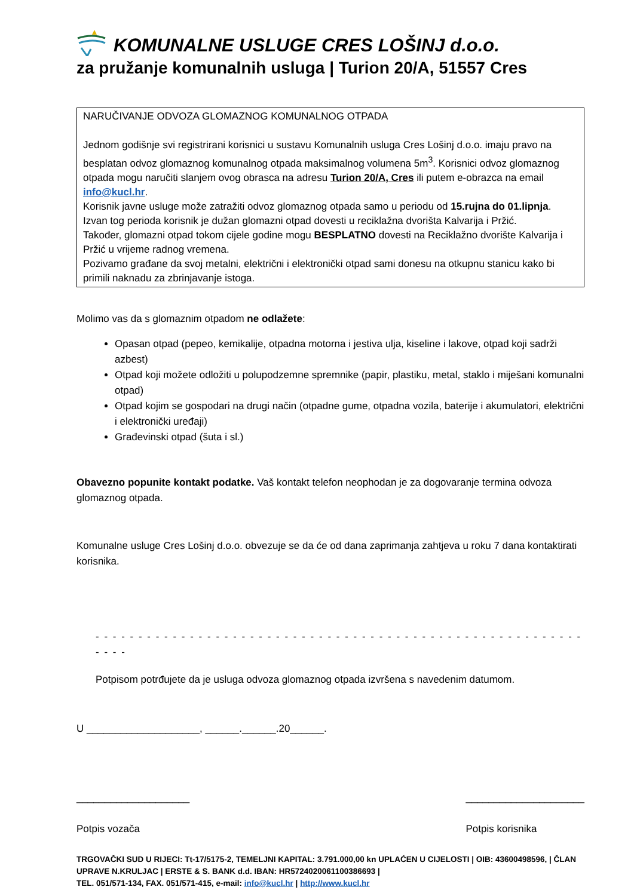KOMUNALNE USLUGE CRES LOŠINJ d.o.o.
za pružanje komunalnih usluga | Turion 20/A, 51557 Cres
NARUČIVANJE ODVOZA GLOMAZNOG KOMUNALNOG OTPADA
Jednom godišnje svi registrirani korisnici u sustavu Komunalnih usluga Cres Lošinj d.o.o. imaju pravo na besplatan odvoz glomaznog komunalnog otpada maksimalnog volumena 5m<sup>3</sup>. Korisnici odvoz glomaznog otpada mogu naručiti slanjem ovog obrasca na adresu Turion 20/A, Cres ili putem e-obrazca na email info@kucl.hr.
Korisnik javne usluge može zatražiti odvoz glomaznog otpada samo u periodu od 15.rujna do 01.lipnja. Izvan tog perioda korisnik je dužan glomazni otpad dovesti u reciklažna dvorišta Kalvarija i Pržić.
Također, glomazni otpad tokom cijele godine mogu BESPLATNO dovesti na Reciklažno dvorište Kalvarija i Pržić u vrijeme radnog vremena.
Pozivamo građane da svoj metalni, električni i elektronički otpad sami donesu na otkupnu stanicu kako bi primili naknadu za zbrinjavanje istoga.
Molimo vas da s glomaznim otpadom ne odlažete:
Opasan otpad (pepeo, kemikalije, otpadna motorna i jestiva ulja, kiseline i lakove, otpad koji sadrži azbest)
Otpad koji možete odložiti u polupodzemne spremnike (papir, plastiku, metal, staklo i miješani komunalni otpad)
Otpad kojim se gospodari na drugi način (otpadne gume, otpadna vozila, baterije i akumulatori, električni i elektronički uređaji)
Građevinski otpad (šuta i sl.)
Obavezno popunite kontakt podatke. Vaš kontakt telefon neophodan je za dogovaranje termina odvoza glomaznog otpada.
Komunalne usluge Cres Lošinj d.o.o. obvezuje se da će od dana zaprimanja zahtjeva u roku 7 dana kontaktirati korisnika.
- - - - - - - - - - - - - - - - - - - - - - - - - - - - - - - - - - - - - - - - - - - - - - - - - - - - - - - - - - - - -
Potpisom potrđujete da je usluga odvoza glomaznog otpada izvršena s navedenim datumom.
U ____________________, ______.______.20______.
____________________
Potpis vozača
_____________________
Potpis korisnika
TRGOVAČKI SUD U RIJECI: Tt-17/5175-2, TEMELJNI KAPITAL: 3.791.000,00 kn UPLAĆEN U CIJELOSTI | OIB: 43600498596, | ČLAN UPRAVE N.KRULJAC | ERSTE & S. BANK d.d. IBAN: HR5724020061100386693 |
TEL. 051/571-134, FAX. 051/571-415, e-mail: info@kucl.hr | http://www.kucl.hr